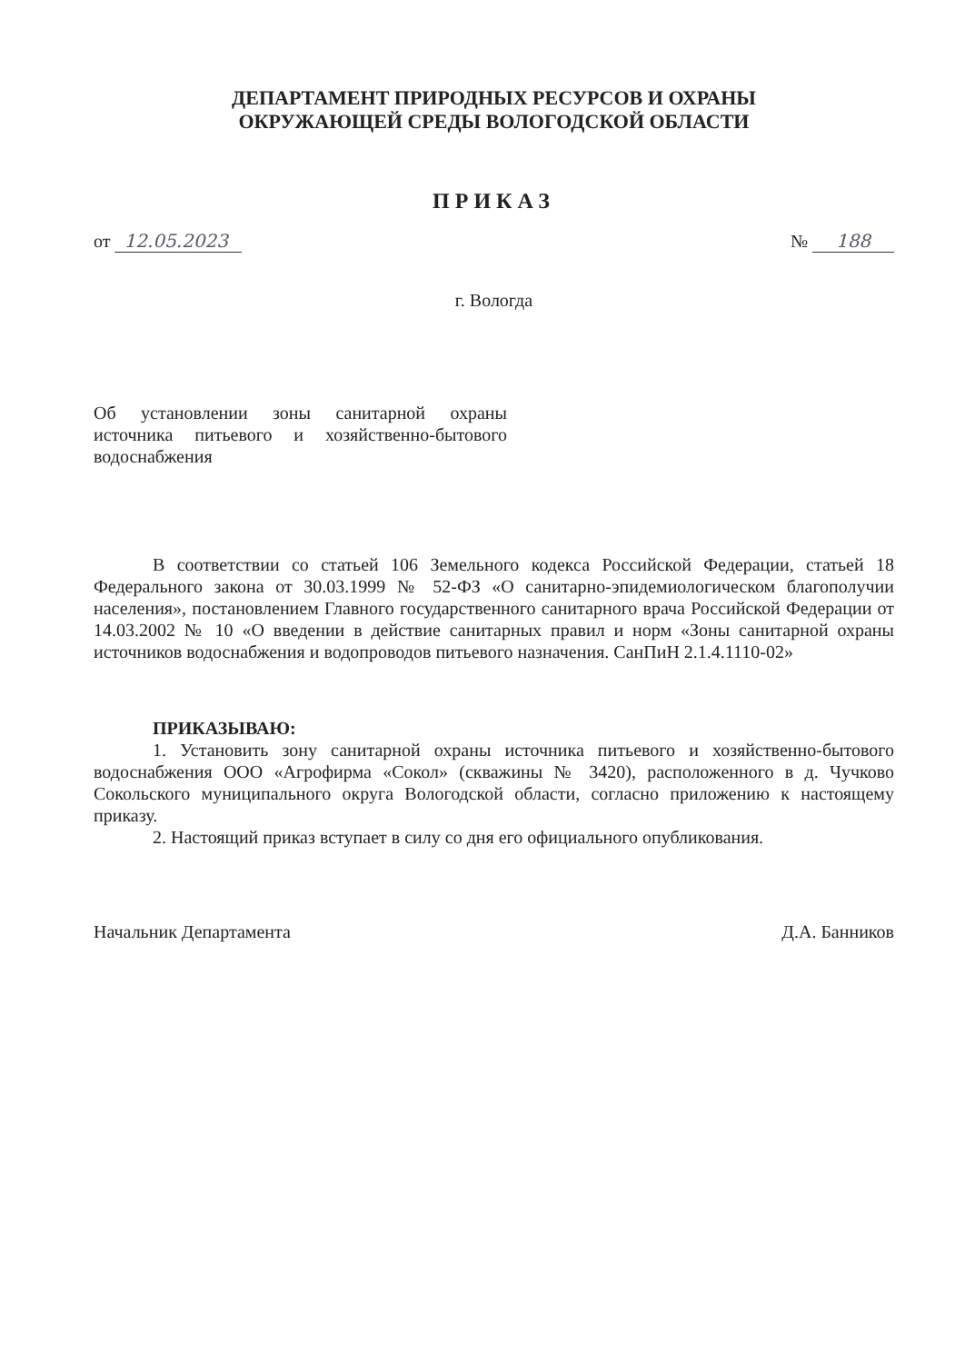ДЕПАРТАМЕНТ ПРИРОДНЫХ РЕСУРСОВ И ОХРАНЫ
ОКРУЖАЮЩЕЙ СРЕДЫ ВОЛОГОДСКОЙ ОБЛАСТИ
ПРИКАЗ
от 12.05.2023
№ 188
г. Вологда
Об установлении зоны санитарной охраны источника питьевого и хозяйственно-бытового водоснабжения
В соответствии со статьей 106 Земельного кодекса Российской Федерации, статьей 18 Федерального закона от 30.03.1999 № 52-ФЗ «О санитарно-эпидемиологическом благополучии населения», постановлением Главного государственного санитарного врача Российской Федерации от 14.03.2002 № 10 «О введении в действие санитарных правил и норм «Зоны санитарной охраны источников водоснабжения и водопроводов питьевого назначения. СанПиН 2.1.4.1110-02»
ПРИКАЗЫВАЮ:
1. Установить зону санитарной охраны источника питьевого и хозяйственно-бытового водоснабжения ООО «Агрофирма «Сокол» (скважины № 3420), расположенного в д. Чучково Сокольского муниципального округа Вологодской области, согласно приложению к настоящему приказу.
2. Настоящий приказ вступает в силу со дня его официального опубликования.
Начальник Департамента Д.А. Банников